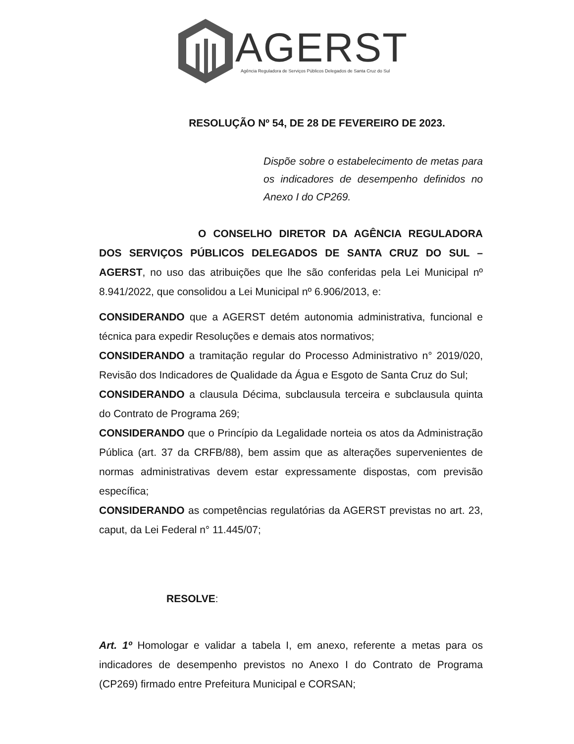AGERST
Agência Reguladora de Serviços Públicos Delegados de Santa Cruz do Sul
RESOLUÇÃO Nº 54, DE 28 DE FEVEREIRO DE 2023.
Dispõe sobre o estabelecimento de metas para os indicadores de desempenho definidos no Anexo I do CP269.
O CONSELHO DIRETOR DA AGÊNCIA REGULADORA DOS SERVIÇOS PÚBLICOS DELEGADOS DE SANTA CRUZ DO SUL – AGERST, no uso das atribuições que lhe são conferidas pela Lei Municipal nº 8.941/2022, que consolidou a Lei Municipal nº 6.906/2013, e:
CONSIDERANDO que a AGERST detém autonomia administrativa, funcional e técnica para expedir Resoluções e demais atos normativos;
CONSIDERANDO a tramitação regular do Processo Administrativo n° 2019/020, Revisão dos Indicadores de Qualidade da Água e Esgoto de Santa Cruz do Sul;
CONSIDERANDO a clausula Décima, subclausula terceira e subclausula quinta do Contrato de Programa 269;
CONSIDERANDO que o Princípio da Legalidade norteia os atos da Administração Pública (art. 37 da CRFB/88), bem assim que as alterações supervenientes de normas administrativas devem estar expressamente dispostas, com previsão específica;
CONSIDERANDO as competências regulatórias da AGERST previstas no art. 23, caput, da Lei Federal n° 11.445/07;
RESOLVE:
Art. 1º Homologar e validar a tabela I, em anexo, referente a metas para os indicadores de desempenho previstos no Anexo I do Contrato de Programa (CP269) firmado entre Prefeitura Municipal e CORSAN;